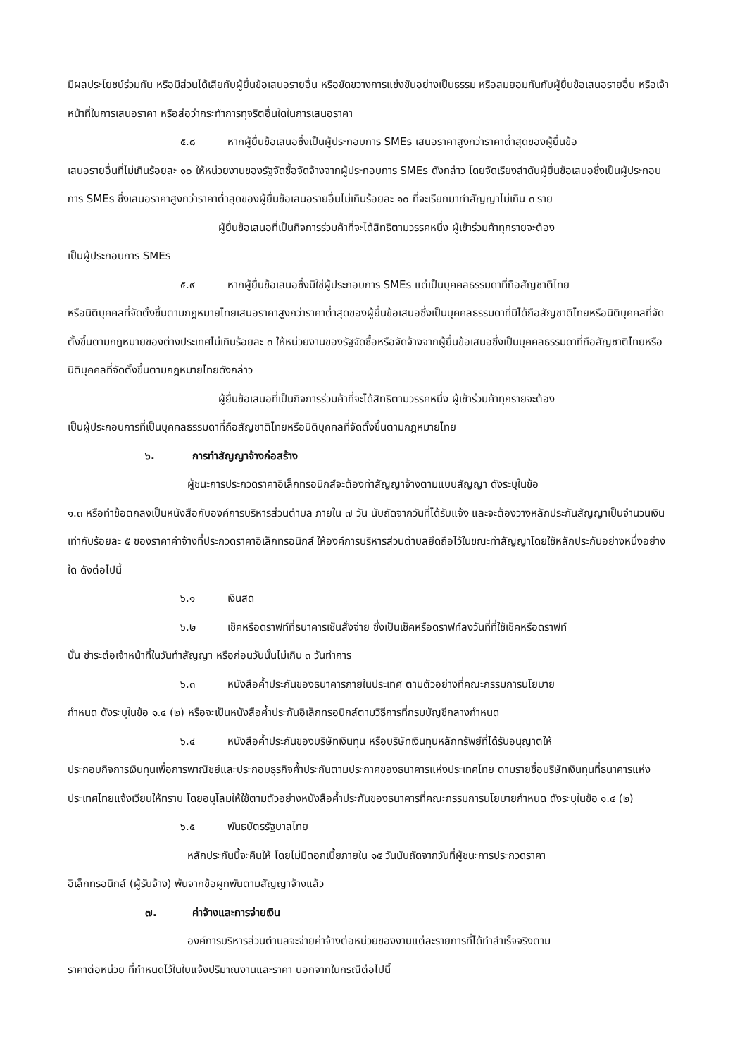มีผลประโยชน์ร่วมกัน หรือมีส่วนได้เสียกับผู้ยื่นข้อเสนอรายอื่น หรือขัดขวางการแข่งขันอย่างเป็นธรรม หรือสมยอมกันกับผู้ยื่นข้อเสนอรายอื่น หรือเจ้าหน้าที่ในการเสนอราคา หรือส่อว่ากระทำการทุจริตอื่นใดในการเสนอราคา
๕.๘ หากผู้ยื่นข้อเสนอซึ่งเป็นผู้ประกอบการ SMEs เสนอราคาสูงกว่าราคาต่ำสุดของผู้ยื่นข้อ
เสนอรายอื่นที่ไม่เกินร้อยละ ๑๐ ให้หน่วยงานของรัฐจัดซื้อจัดจ้างจากผู้ประกอบการ SMEs ดังกล่าว โดยจัดเรียงลำดับผู้ยื่นข้อเสนอซึ่งเป็นผู้ประกอบการ SMEs ซึ่งเสนอราคาสูงกว่าราคาต่ำสุดของผู้ยื่นข้อเสนอรายอื่นไม่เกินร้อยละ ๑๐ ที่จะเรียกมาทำสัญญาไม่เกิน ๓ ราย
ผู้ยื่นข้อเสนอที่เป็นกิจการร่วมค้าที่จะได้สิทธิตามวรรคหนึ่ง ผู้เข้าร่วมค้าทุกรายจะต้อง
เป็นผู้ประกอบการ SMEs
๕.๙ หากผู้ยื่นข้อเสนอซึ่งมิใช่ผู้ประกอบการ SMEs แต่เป็นบุคคลธรรมดาที่ถือสัญชาติไทย
หรือนิติบุคคลที่จัดตั้งขึ้นตามกฎหมายไทยเสนอราคาสูงกว่าราคาต่ำสุดของผู้ยื่นข้อเสนอซึ่งเป็นบุคคลธรรมดาที่มิได้ถือสัญชาติไทยหรือนิติบุคคลที่จัดตั้งขึ้นตามกฎหมายของต่างประเทศไม่เกินร้อยละ ๓ ให้หน่วยงานของรัฐจัดซื้อหรือจัดจ้างจากผู้ยื่นข้อเสนอซึ่งเป็นบุคคลธรรมดาที่ถือสัญชาติไทยหรือนิติบุคคลที่จัดตั้งขึ้นตามกฎหมายไทยดังกล่าว
ผู้ยื่นข้อเสนอที่เป็นกิจการร่วมค้าที่จะได้สิทธิตามวรรคหนึ่ง ผู้เข้าร่วมค้าทุกรายจะต้อง
เป็นผู้ประกอบการที่เป็นบุคคลธรรมดาที่ถือสัญชาติไทยหรือนิติบุคคลที่จัดตั้งขึ้นตามกฎหมายไทย
๖. การทำสัญญาจ้างก่อสร้าง
ผู้ชนะการประกวดราคาอิเล็กทรอนิกส์จะต้องทำสัญญาจ้างตามแบบสัญญา ดังระบุในข้อ
๑.๓ หรือทำข้อตกลงเป็นหนังสือกับองค์การบริหารส่วนตำบล ภายใน ๗ วัน นับถัดจากวันที่ได้รับแจ้ง และจะต้องวางหลักประกันสัญญาเป็นจำนวนเงินเท่ากับร้อยละ ๕ ของราคาค่าจ้างที่ประกวดราคาอิเล็กทรอนิกส์ ให้องค์การบริหารส่วนตำบลยึดถือไว้ในขณะทำสัญญาโดยใช้หลักประกันอย่างหนึ่งอย่างใด ดังต่อไปนี้
๖.๑ เงินสด
๖.๒ เช็คหรือดราฟท์ที่ธนาคารเซ็นสั่งจ่าย ซึ่งเป็นเช็คหรือดราฟท์ลงวันที่ที่ใช้เช็คหรือดราฟท์
นั้น ชำระต่อเจ้าหน้าที่ในวันทำสัญญา หรือก่อนวันนั้นไม่เกิน ๓ วันทำการ
๖.๓ หนังสือค้ำประกันของธนาคารภายในประเทศ ตามตัวอย่างที่คณะกรรมการนโยบาย
กำหนด ดังระบุในข้อ ๑.๔ (๒) หรือจะเป็นหนังสือค้ำประกันอิเล็กทรอนิกส์ตามวิธีการที่กรมบัญชีกลางกำหนด
๖.๔ หนังสือค้ำประกันของบริษัทเงินทุน หรือบริษัทเงินทุนหลักทรัพย์ที่ได้รับอนุญาตให้
ประกอบกิจการเงินทุนเพื่อการพาณิชย์และประกอบธุรกิจค้ำประกันตามประกาศของธนาคารแห่งประเทศไทย ตามรายชื่อบริษัทเงินทุนที่ธนาคารแห่งประเทศไทยแจ้งเวียนให้ทราบ โดยอนุโลมให้ใช้ตามตัวอย่างหนังสือค้ำประกันของธนาคารที่คณะกรรมการนโยบายกำหนด ดังระบุในข้อ ๑.๔ (๒)
๖.๕ พันธบัตรรัฐบาลไทย
หลักประกันนี้จะคืนให้ โดยไม่มีดอกเบี้ยภายใน ๑๕ วันนับถัดจากวันที่ผู้ชนะการประกวดราคา
อิเล็กทรอนิกส์ (ผู้รับจ้าง) พ้นจากข้อผูกพันตามสัญญาจ้างแล้ว
๗. ค่าจ้างและการจ่ายเงิน
องค์การบริหารส่วนตำบลจะจ่ายค่าจ้างต่อหน่วยของงานแต่ละรายการที่ได้ทำสำเร็จจริงตาม
ราคาต่อหน่วย ที่กำหนดไว้ในใบแจ้งปริมาณงานและราคา นอกจากในกรณีต่อไปนี้